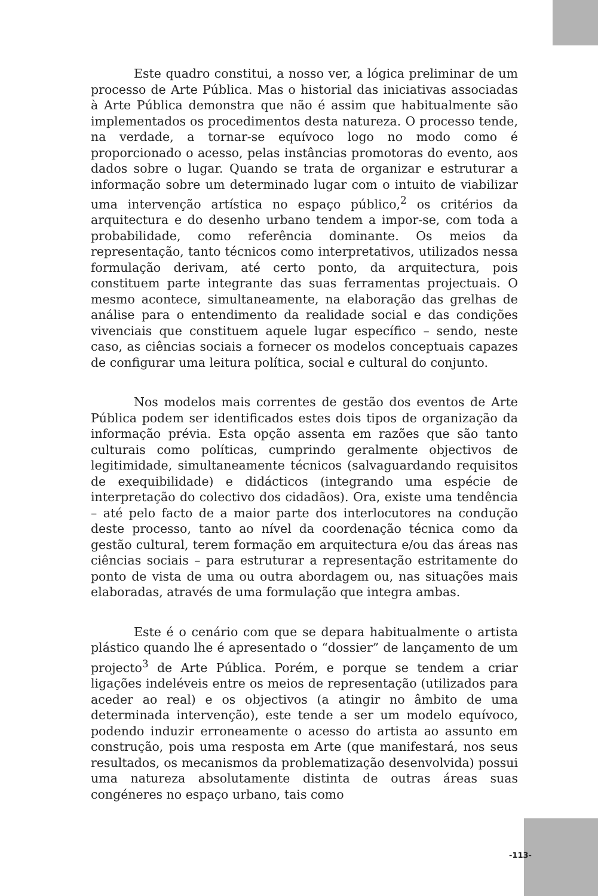Este quadro constitui, a nosso ver, a lógica preliminar de um processo de Arte Pública. Mas o historial das iniciativas associadas à Arte Pública demonstra que não é assim que habitualmente são implementados os procedimentos desta natureza. O processo tende, na verdade, a tornar-se equívoco logo no modo como é proporcionado o acesso, pelas instâncias promotoras do evento, aos dados sobre o lugar. Quando se trata de organizar e estruturar a informação sobre um determinado lugar com o intuito de viabilizar uma intervenção artística no espaço público,<sup>2</sup> os critérios da arquitectura e do desenho urbano tendem a impor-se, com toda a probabilidade, como referência dominante. Os meios da representação, tanto técnicos como interpretativos, utilizados nessa formulação derivam, até certo ponto, da arquitectura, pois constituem parte integrante das suas ferramentas projectuais. O mesmo acontece, simultaneamente, na elaboração das grelhas de análise para o entendimento da realidade social e das condições vivenciais que constituem aquele lugar específico – sendo, neste caso, as ciências sociais a fornecer os modelos conceptuais capazes de configurar uma leitura política, social e cultural do conjunto.
Nos modelos mais correntes de gestão dos eventos de Arte Pública podem ser identificados estes dois tipos de organização da informação prévia. Esta opção assenta em razões que são tanto culturais como políticas, cumprindo geralmente objectivos de legitimidade, simultaneamente técnicos (salvaguardando requisitos de exequibilidade) e didácticos (integrando uma espécie de interpretação do colectivo dos cidadãos). Ora, existe uma tendência – até pelo facto de a maior parte dos interlocutores na condução deste processo, tanto ao nível da coordenação técnica como da gestão cultural, terem formação em arquitectura e/ou das áreas nas ciências sociais – para estruturar a representação estritamente do ponto de vista de uma ou outra abordagem ou, nas situações mais elaboradas, através de uma formulação que integra ambas.
Este é o cenário com que se depara habitualmente o artista plástico quando lhe é apresentado o “dossier” de lançamento de um projecto<sup>3</sup> de Arte Pública. Porém, e porque se tendem a criar ligações indeléveis entre os meios de representação (utilizados para aceder ao real) e os objectivos (a atingir no âmbito de uma determinada intervenção), este tende a ser um modelo equívoco, podendo induzir erroneamente o acesso do artista ao assunto em construção, pois uma resposta em Arte (que manifestará, nos seus resultados, os mecanismos da problematização desenvolvida) possui uma natureza absolutamente distinta de outras áreas suas congéneres no espaço urbano, tais como
-113-